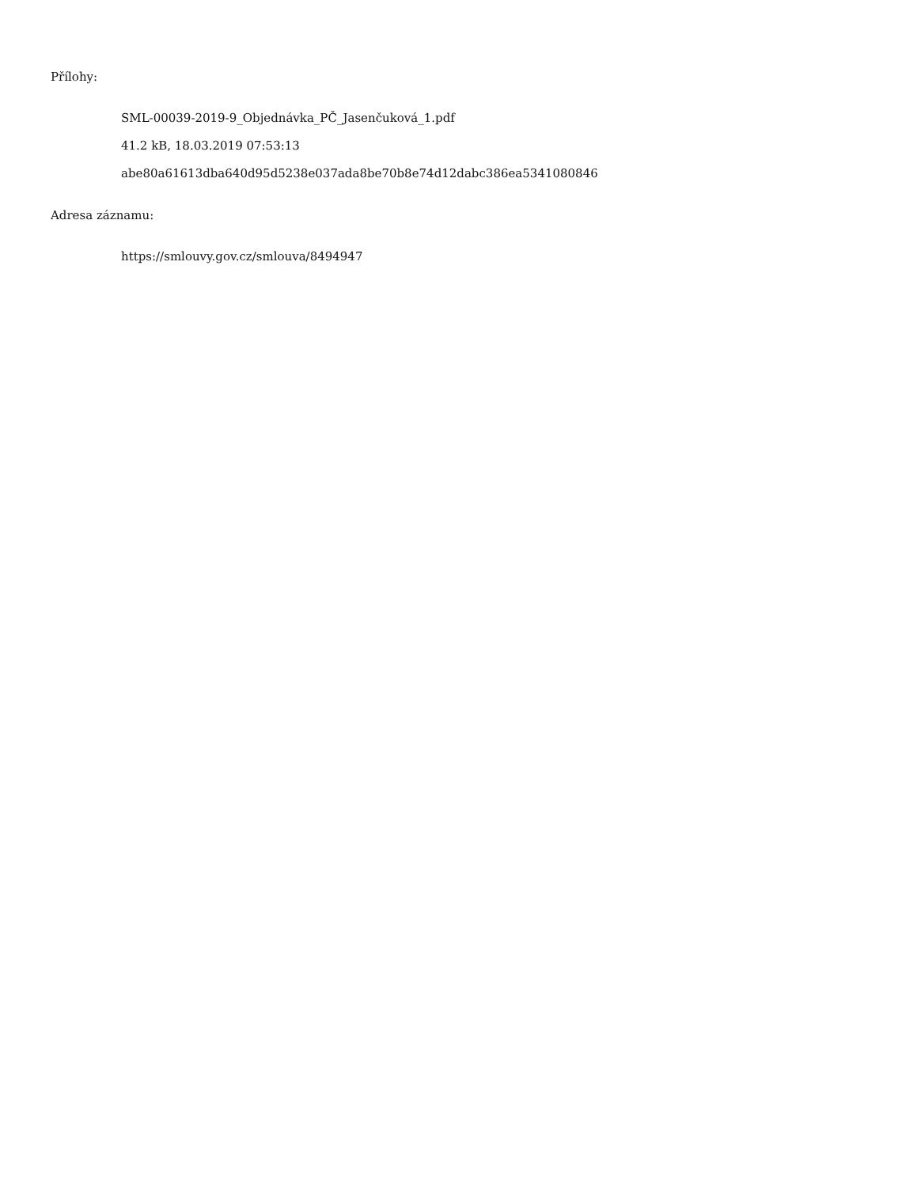Přílohy:
SML-00039-2019-9_Objednávka_PČ_Jasenčuková_1.pdf
41.2 kB, 18.03.2019 07:53:13
abe80a61613dba640d95d5238e037ada8be70b8e74d12dabc386ea5341080846
Adresa záznamu:
https://smlouvy.gov.cz/smlouva/8494947